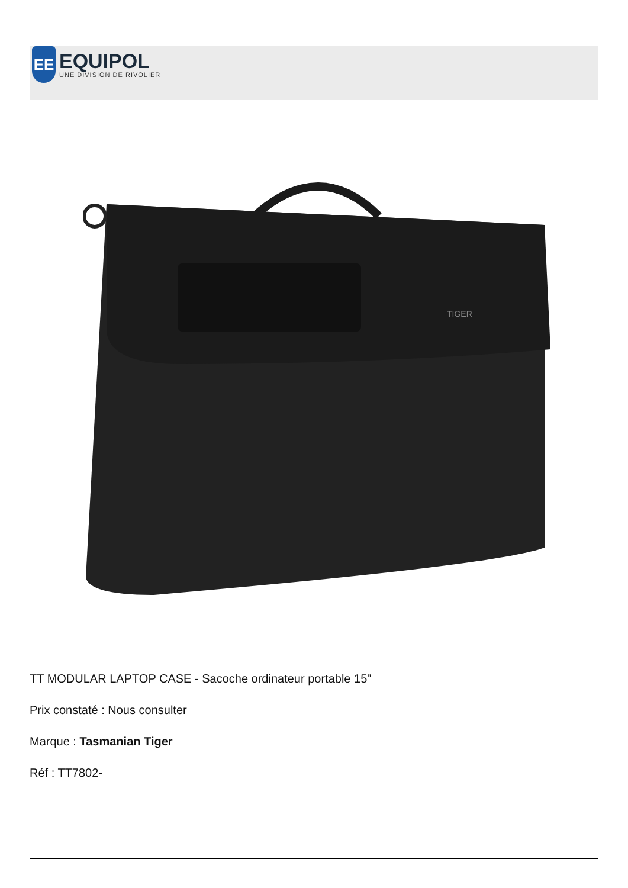EE
EQUIPOL
UNE DIVISION DE RIVOLIER
TIGER
TT MODULAR LAPTOP CASE - Sacoche ordinateur portable 15"
Prix constaté : Nous consulter
Marque : Tasmanian Tiger
Réf : TT7802-